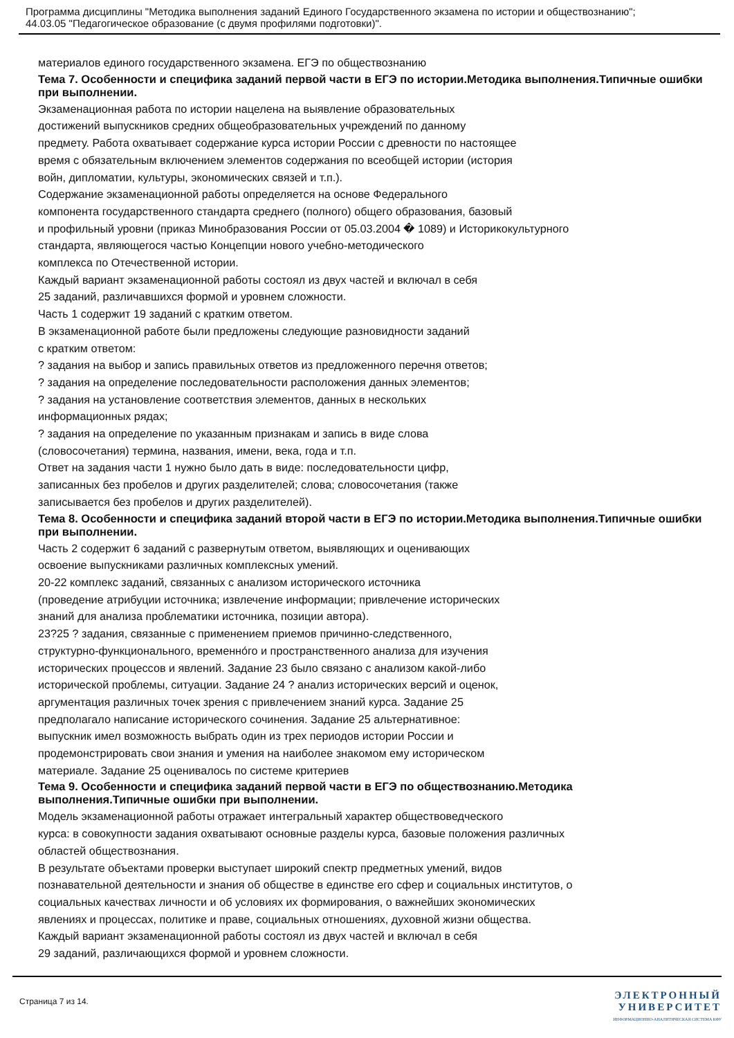Программа дисциплины "Методика выполнения заданий Единого Государственного экзамена по истории и обществознанию";
44.03.05 "Педагогическое образование (с двумя профилями подготовки)".
материалов единого государственного экзамена. ЕГЭ по обществознанию
Тема 7. Особенности и специфика заданий первой части в ЕГЭ по истории.Методика выполнения.Типичные ошибки при выполнении.
Экзаменационная работа по истории нацелена на выявление образовательных
достижений выпускников средних общеобразовательных учреждений по данному
предмету. Работа охватывает содержание курса истории России с древности по настоящее
время с обязательным включением элементов содержания по всеобщей истории (история
войн, дипломатии, культуры, экономических связей и т.п.).
Содержание экзаменационной работы определяется на основе Федерального
компонента государственного стандарта среднего (полного) общего образования, базовый
и профильный уровни (приказ Минобразования России от 05.03.2004 � 1089) и Историкокультурного
стандарта, являющегося частью Концепции нового учебно-методического
комплекса по Отечественной истории.
Каждый вариант экзаменационной работы состоял из двух частей и включал в себя
25 заданий, различавшихся формой и уровнем сложности.
Часть 1 содержит 19 заданий с кратким ответом.
В экзаменационной работе были предложены следующие разновидности заданий
с кратким ответом:
? задания на выбор и запись правильных ответов из предложенного перечня ответов;
? задания на определение последовательности расположения данных элементов;
? задания на установление соответствия элементов, данных в нескольких
информационных рядах;
? задания на определение по указанным признакам и запись в виде слова
(словосочетания) термина, названия, имени, века, года и т.п.
Ответ на задания части 1 нужно было дать в виде: последовательности цифр,
записанных без пробелов и других разделителей; слова; словосочетания (также
записывается без пробелов и других разделителей).
Тема 8. Особенности и специфика заданий второй части в ЕГЭ по истории.Методика выполнения.Типичные ошибки при выполнении.
Часть 2 содержит 6 заданий с развернутым ответом, выявляющих и оценивающих
освоение выпускниками различных комплексных умений.
20-22 комплекс заданий, связанных с анализом исторического источника
(проведение атрибуции источника; извлечение информации; привлечение исторических
знаний для анализа проблематики источника, позиции автора).
23?25 ? задания, связанные с применением приемов причинно-следственного,
структурно-функционального, временно́го и пространственного анализа для изучения
исторических процессов и явлений. Задание 23 было связано с анализом какой-либо
исторической проблемы, ситуации. Задание 24 ? анализ исторических версий и оценок,
аргументация различных точек зрения с привлечением знаний курса. Задание 25
предполагало написание исторического сочинения. Задание 25 альтернативное:
выпускник имел возможность выбрать один из трех периодов истории России и
продемонстрировать свои знания и умения на наиболее знакомом ему историческом
материале. Задание 25 оценивалось по системе критериев
Тема 9. Особенности и специфика заданий первой части в ЕГЭ по обществознанию.Методика выполнения.Типичные ошибки при выполнении.
Модель экзаменационной работы отражает интегральный характер обществоведческого
курса: в совокупности задания охватывают основные разделы курса, базовые положения различных
областей обществознания.
В результате объектами проверки выступает широкий спектр предметных умений, видов
познавательной деятельности и знания об обществе в единстве его сфер и социальных институтов, о
социальных качествах личности и об условиях их формирования, о важнейших экономических
явлениях и процессах, политике и праве, социальных отношениях, духовной жизни общества.
Каждый вариант экзаменационной работы состоял из двух частей и включал в себя
29 заданий, различающихся формой и уровнем сложности.
Страница 7 из 14.
ЭЛЕКТРОННЫЙ
УНИВЕРСИТЕТ
ИНФОРМАЦИОННО-АНАЛИТИЧЕСКАЯ СИСТЕМА КФУ